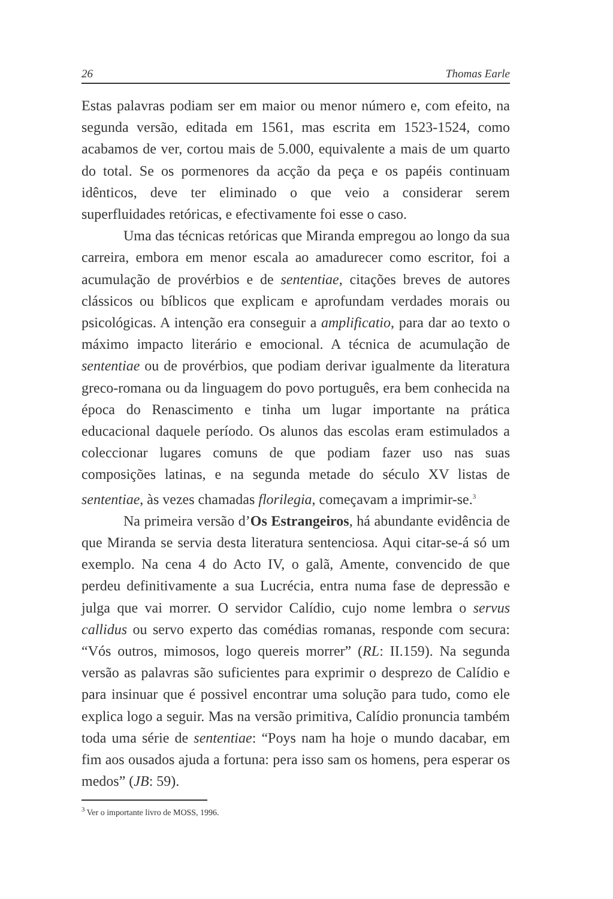26 Thomas Earle
Estas palavras podiam ser em maior ou menor número e, com efeito, na segunda versão, editada em 1561, mas escrita em 1523-1524, como acabamos de ver, cortou mais de 5.000, equivalente a mais de um quarto do total. Se os pormenores da acção da peça e os papéis continuam idênticos, deve ter eliminado o que veio a considerar serem superfluidades retóricas, e efectivamente foi esse o caso.
Uma das técnicas retóricas que Miranda empregou ao longo da sua carreira, embora em menor escala ao amadurecer como escritor, foi a acumulação de provérbios e de sententiae, citações breves de autores clássicos ou bíblicos que explicam e aprofundam verdades morais ou psicológicas. A intenção era conseguir a amplificatio, para dar ao texto o máximo impacto literário e emocional. A técnica de acumulação de sententiae ou de provérbios, que podiam derivar igualmente da literatura greco-romana ou da linguagem do povo português, era bem conhecida na época do Renascimento e tinha um lugar importante na prática educacional daquele período. Os alunos das escolas eram estimulados a coleccionar lugares comuns de que podiam fazer uso nas suas composições latinas, e na segunda metade do século XV listas de sententiae, às vezes chamadas florilegia, começavam a imprimir-se.<sup>3</sup>
Na primeira versão d’Os Estrangeiros, há abundante evidência de que Miranda se servia desta literatura sentenciosa. Aqui citar-se-á só um exemplo. Na cena 4 do Acto IV, o galã, Amente, convencido de que perdeu definitivamente a sua Lucrécia, entra numa fase de depressão e julga que vai morrer. O servidor Calídio, cujo nome lembra o servus callidus ou servo experto das comédias romanas, responde com secura: “Vós outros, mimosos, logo quereis morrer” (RL: II.159). Na segunda versão as palavras são suficientes para exprimir o desprezo de Calídio e para insinuar que é possivel encontrar uma solução para tudo, como ele explica logo a seguir. Mas na versão primitiva, Calídio pronuncia também toda uma série de sententiae: “Poys nam ha hoje o mundo dacabar, em fim aos ousados ajuda a fortuna: pera isso sam os homens, pera esperar os medos” (JB: 59).
<sup>3</sup> Ver o importante livro de MOSS, 1996.